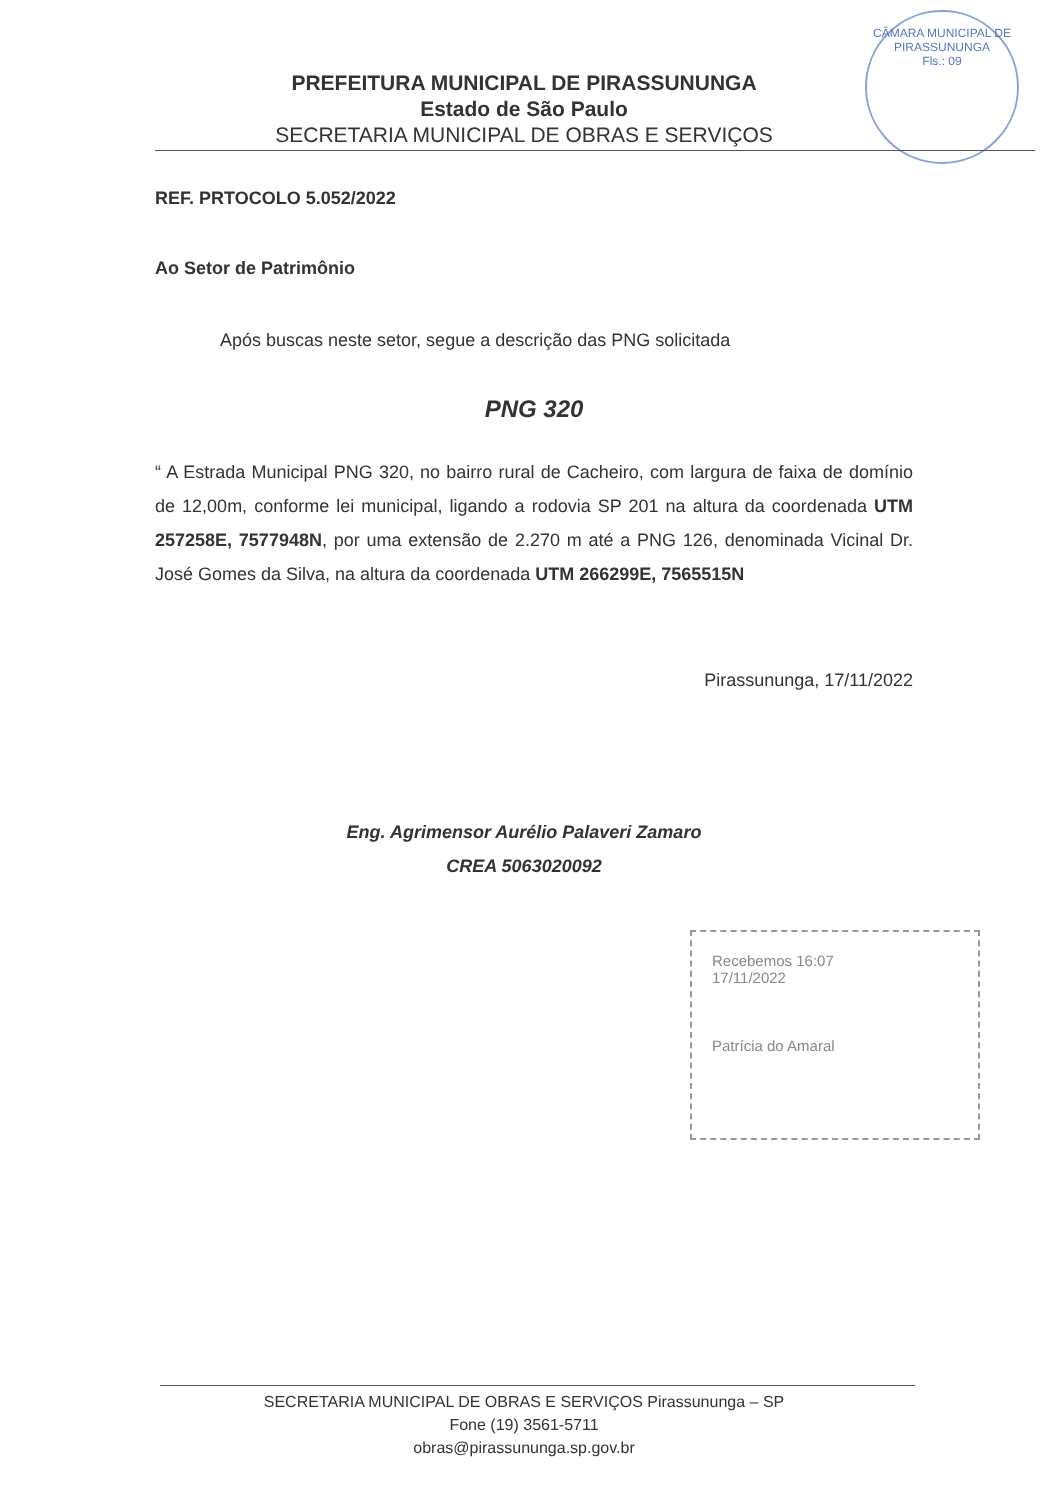PREFEITURA MUNICIPAL DE PIRASSUNUNGA
Estado de São Paulo
SECRETARIA MUNICIPAL DE OBRAS E SERVIÇOS
CÂMARA MUNICIPAL DE PIRASSUNUNGA
Fls.: 09
REF. PRTOCOLO 5.052/2022
Ao Setor de Patrimônio
Após buscas neste setor, segue a descrição das PNG solicitada
PNG 320
“ A Estrada Municipal PNG 320, no bairro rural de Cacheiro, com largura de faixa de domínio de 12,00m, conforme lei municipal, ligando a rodovia SP 201 na altura da coordenada UTM 257258E, 7577948N, por uma extensão de 2.270 m até a PNG 126, denominada Vicinal Dr. José Gomes da Silva, na altura da coordenada UTM 266299E, 7565515N
Pirassununga, 17/11/2022
Eng. Agrimensor Aurélio Palaveri Zamaro
CREA 5063020092
Recebemos 16:07
17/11/2022
Patrícia do Amaral
SECRETARIA MUNICIPAL DE OBRAS E SERVIÇOS Pirassununga – SP
Fone (19) 3561-5711
obras@pirassununga.sp.gov.br